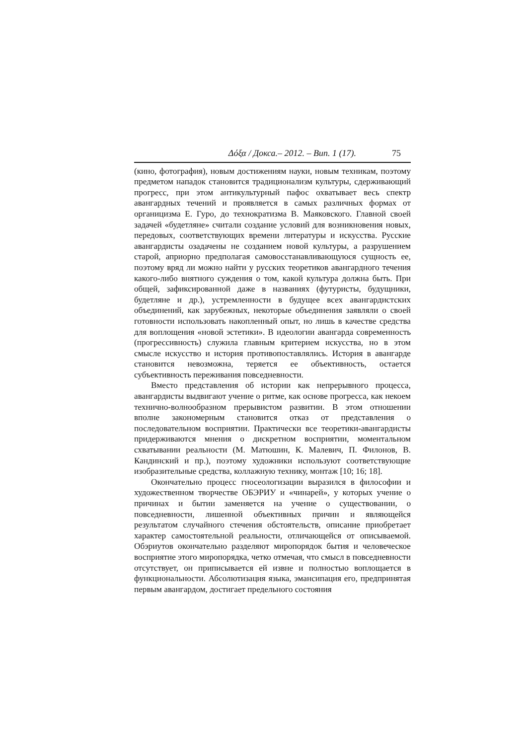Δόξα / Докса.– 2012. – Вип. 1 (17). 75
(кино, фотография), новым достижениям науки, новым техникам, поэтому предметом нападок становится традиционализм культуры, сдерживающий прогресс, при этом антикультурный пафос охватывает весь спектр авангардных течений и проявляется в самых различных формах от органицизма Е. Гуро, до технократизма В. Маяковского. Главной своей задачей «будетляне» считали создание условий для возникновения новых, передовых, соответствующих времени литературы и искусства. Русские авангардисты озадачены не созданием новой культуры, а разрушением старой, априорно предполагая самовосстанавливающуюся сущность ее, поэтому вряд ли можно найти у русских теоретиков авангардного течения какого-либо внятного суждения о том, какой культура должна быть. При общей, зафиксированной даже в названиях (футуристы, будущники, будетляне и др.), устремленности в будущее всех авангардистских объединений, как зарубежных, некоторые объединения заявляли о своей готовности использовать накопленный опыт, но лишь в качестве средства для воплощения «новой эстетики». В идеологии авангарда современность (прогрессивность) служила главным критерием искусства, но в этом смысле искусство и история противопоставлялись. История в авангарде становится невозможна, теряется ее объективность, остается субъективность переживания повседневности.
Вместо представления об истории как непрерывного процесса, авангардисты выдвигают учение о ритме, как основе прогресса, как некоем технично-волнообразном прерывистом развитии. В этом отношении вполне закономерным становится отказ от представления о последовательном восприятии. Практически все теоретики-авангардисты придерживаются мнения о дискретном восприятии, моментальном схватывании реальности (М. Матюшин, К. Малевич, П. Филонов, В. Кандинский и пр.), поэтому художники используют соответствующие изобразительные средства, коллажную технику, монтаж [10; 16; 18].
Окончательно процесс гносеологизации выразился в философии и художественном творчестве ОБЭРИУ и «чинарей», у которых учение о причинах и бытии заменяется на учение о существовании, о повседневности, лишенной объективных причин и являющейся результатом случайного стечения обстоятельств, описание приобретает характер самостоятельной реальности, отличающейся от описываемой. Обэриутов окончательно разделяют миропорядок бытия и человеческое восприятие этого миропорядка, четко отмечая, что смысл в повседневности отсутствует, он приписывается ей извне и полностью воплощается в функциональности. Абсолютизация языка, эмансипация его, предпринятая первым авангардом, достигает предельного состояния